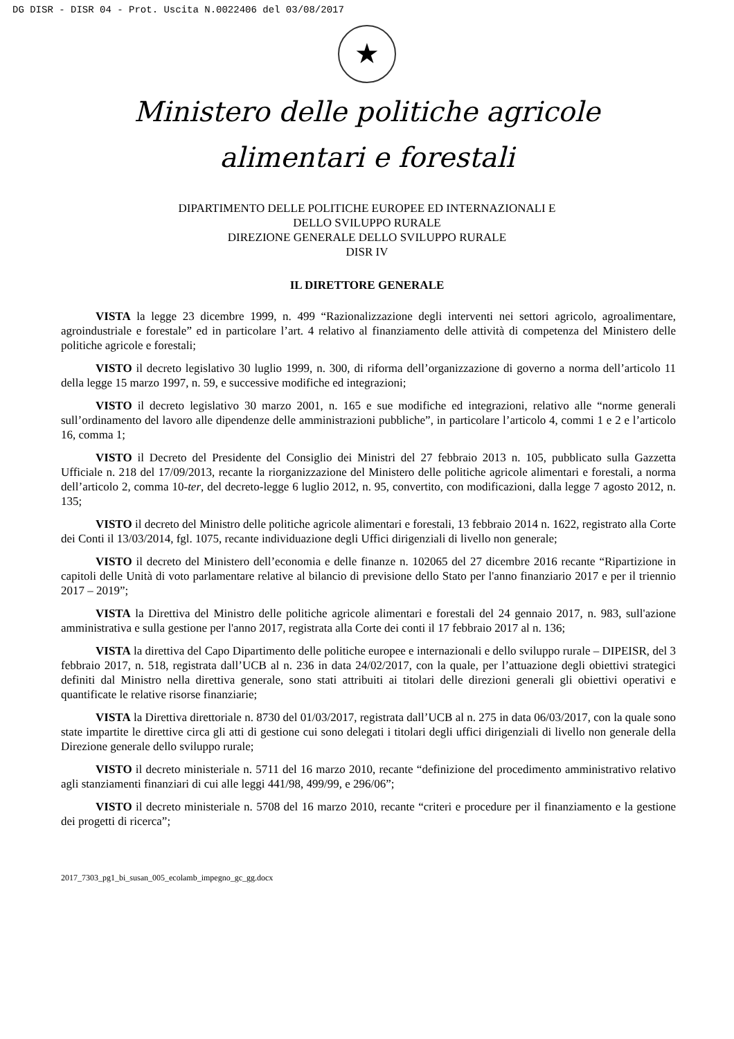DG DISR - DISR 04 - Prot. Uscita N.0022406 del 03/08/2017
★
Ministero delle politiche agricole
alimentari e forestali
DIPARTIMENTO DELLE POLITICHE EUROPEE ED INTERNAZIONALI E
DELLO SVILUPPO RURALE
DIREZIONE GENERALE DELLO SVILUPPO RURALE
DISR IV
IL DIRETTORE GENERALE
VISTA la legge 23 dicembre 1999, n. 499 “Razionalizzazione degli interventi nei settori agricolo, agroalimentare, agroindustriale e forestale” ed in particolare l’art. 4 relativo al finanziamento delle attività di competenza del Ministero delle politiche agricole e forestali;
VISTO il decreto legislativo 30 luglio 1999, n. 300, di riforma dell’organizzazione di governo a norma dell’articolo 11 della legge 15 marzo 1997, n. 59, e successive modifiche ed integrazioni;
VISTO il decreto legislativo 30 marzo 2001, n. 165 e sue modifiche ed integrazioni, relativo alle “norme generali sull’ordinamento del lavoro alle dipendenze delle amministrazioni pubbliche”, in particolare l’articolo 4, commi 1 e 2 e l’articolo 16, comma 1;
VISTO il Decreto del Presidente del Consiglio dei Ministri del 27 febbraio 2013 n. 105, pubblicato sulla Gazzetta Ufficiale n. 218 del 17/09/2013, recante la riorganizzazione del Ministero delle politiche agricole alimentari e forestali, a norma dell’articolo 2, comma 10-ter, del decreto-legge 6 luglio 2012, n. 95, convertito, con modificazioni, dalla legge 7 agosto 2012, n. 135;
VISTO il decreto del Ministro delle politiche agricole alimentari e forestali, 13 febbraio 2014 n. 1622, registrato alla Corte dei Conti il 13/03/2014, fgl. 1075, recante individuazione degli Uffici dirigenziali di livello non generale;
VISTO il decreto del Ministero dell’economia e delle finanze n. 102065 del 27 dicembre 2016 recante “Ripartizione in capitoli delle Unità di voto parlamentare relative al bilancio di previsione dello Stato per l'anno finanziario 2017 e per il triennio 2017 – 2019”;
VISTA la Direttiva del Ministro delle politiche agricole alimentari e forestali del 24 gennaio 2017, n. 983, sull'azione amministrativa e sulla gestione per l'anno 2017, registrata alla Corte dei conti il 17 febbraio 2017 al n. 136;
VISTA la direttiva del Capo Dipartimento delle politiche europee e internazionali e dello sviluppo rurale – DIPEISR, del 3 febbraio 2017, n. 518, registrata dall’UCB al n. 236 in data 24/02/2017, con la quale, per l’attuazione degli obiettivi strategici definiti dal Ministro nella direttiva generale, sono stati attribuiti ai titolari delle direzioni generali gli obiettivi operativi e quantificate le relative risorse finanziarie;
VISTA la Direttiva direttoriale n. 8730 del 01/03/2017, registrata dall’UCB al n. 275 in data 06/03/2017, con la quale sono state impartite le direttive circa gli atti di gestione cui sono delegati i titolari degli uffici dirigenziali di livello non generale della Direzione generale dello sviluppo rurale;
VISTO il decreto ministeriale n. 5711 del 16 marzo 2010, recante “definizione del procedimento amministrativo relativo agli stanziamenti finanziari di cui alle leggi 441/98, 499/99, e 296/06”;
VISTO il decreto ministeriale n. 5708 del 16 marzo 2010, recante “criteri e procedure per il finanziamento e la gestione dei progetti di ricerca”;
2017_7303_pg1_bi_susan_005_ecolamb_impegno_gc_gg.docx